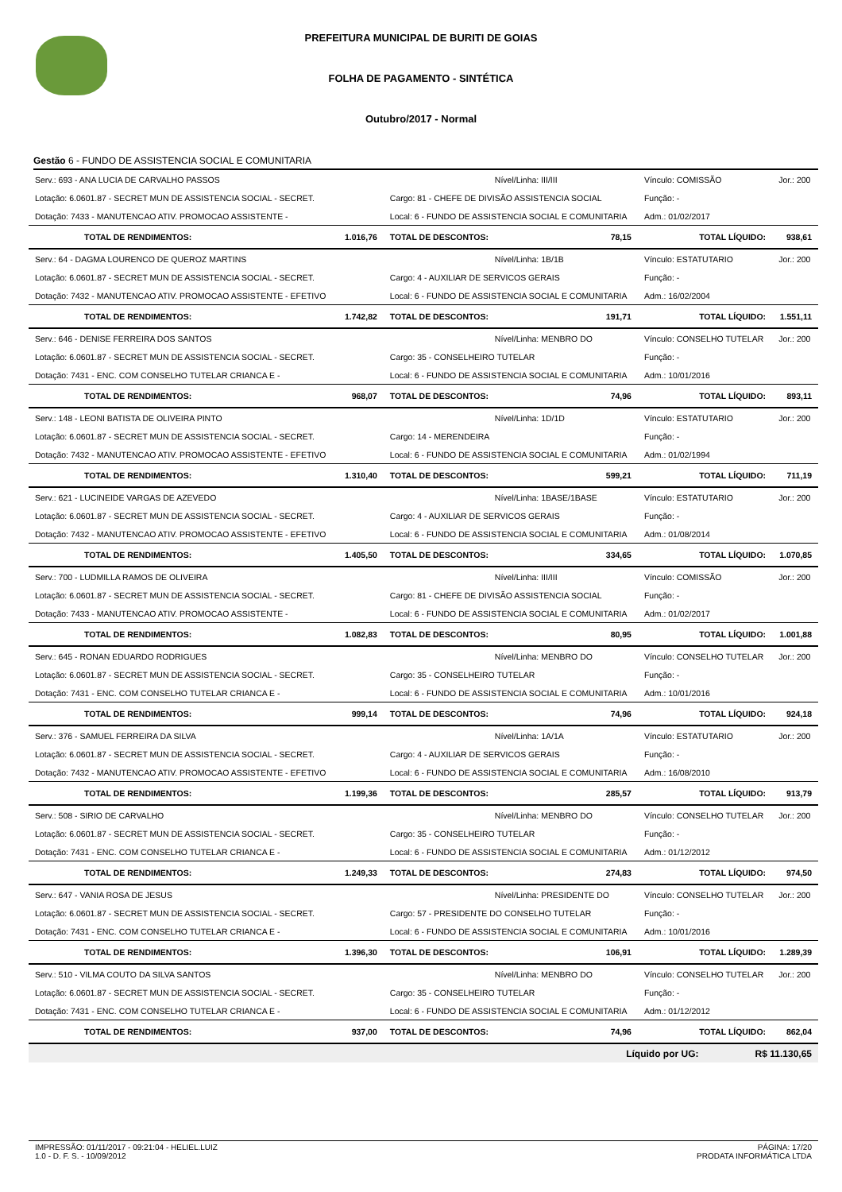PREFEITURA MUNICIPAL DE BURITI DE GOIAS
FOLHA DE PAGAMENTO - SINTÉTICA
Outubro/2017 - Normal
Gestão 6 - FUNDO DE ASSISTENCIA SOCIAL E COMUNITARIA
| Serv.: 693 - ANA LUCIA DE CARVALHO PASSOS | | Nível/Linha: III/III | | Vínculo: COMISSÃO | | Jor.: 200 |
| Lotação: 6.0601.87 - SECRET MUN DE ASSISTENCIA SOCIAL - SECRET. | | Cargo: 81 - CHEFE DE DIVISÃO ASSISTENCIA SOCIAL | | Função: - | | |
| Dotação: 7433 - MANUTENCAO ATIV. PROMOCAO ASSISTENTE - | | Local: 6 - FUNDO DE ASSISTENCIA SOCIAL E COMUNITARIA | | Adm.: 01/02/2017 | | |
| TOTAL DE RENDIMENTOS: | 1.016,76 | TOTAL DE DESCONTOS: | 78,15 | TOTAL LÍQUIDO: | | 938,61 |
| Serv.: 64 - DAGMA LOURENCO DE QUEROZ MARTINS | | Nível/Linha: 1B/1B | | Vínculo: ESTATUTARIO | | Jor.: 200 |
| Lotação: 6.0601.87 - SECRET MUN DE ASSISTENCIA SOCIAL - SECRET. | | Cargo: 4 - AUXILIAR DE SERVICOS GERAIS | | Função: - | | |
| Dotação: 7432 - MANUTENCAO ATIV. PROMOCAO ASSISTENTE - EFETIVO | | Local: 6 - FUNDO DE ASSISTENCIA SOCIAL E COMUNITARIA | | Adm.: 16/02/2004 | | |
| TOTAL DE RENDIMENTOS: | 1.742,82 | TOTAL DE DESCONTOS: | 191,71 | TOTAL LÍQUIDO: | | 1.551,11 |
| Serv.: 646 - DENISE FERREIRA DOS SANTOS | | Nível/Linha: MENBRO DO | | Vínculo: CONSELHO TUTELAR | | Jor.: 200 |
| Lotação: 6.0601.87 - SECRET MUN DE ASSISTENCIA SOCIAL - SECRET. | | Cargo: 35 - CONSELHEIRO TUTELAR | | Função: - | | |
| Dotação: 7431 - ENC. COM CONSELHO TUTELAR CRIANCA E - | | Local: 6 - FUNDO DE ASSISTENCIA SOCIAL E COMUNITARIA | | Adm.: 10/01/2016 | | |
| TOTAL DE RENDIMENTOS: | 968,07 | TOTAL DE DESCONTOS: | 74,96 | TOTAL LÍQUIDO: | | 893,11 |
| Serv.: 148 - LEONI BATISTA DE OLIVEIRA PINTO | | Nível/Linha: 1D/1D | | Vínculo: ESTATUTARIO | | Jor.: 200 |
| Lotação: 6.0601.87 - SECRET MUN DE ASSISTENCIA SOCIAL - SECRET. | | Cargo: 14 - MERENDEIRA | | Função: - | | |
| Dotação: 7432 - MANUTENCAO ATIV. PROMOCAO ASSISTENTE - EFETIVO | | Local: 6 - FUNDO DE ASSISTENCIA SOCIAL E COMUNITARIA | | Adm.: 01/02/1994 | | |
| TOTAL DE RENDIMENTOS: | 1.310,40 | TOTAL DE DESCONTOS: | 599,21 | TOTAL LÍQUIDO: | | 711,19 |
| Serv.: 621 - LUCINEIDE VARGAS DE AZEVEDO | | Nível/Linha: 1BASE/1BASE | | Vínculo: ESTATUTARIO | | Jor.: 200 |
| Lotação: 6.0601.87 - SECRET MUN DE ASSISTENCIA SOCIAL - SECRET. | | Cargo: 4 - AUXILIAR DE SERVICOS GERAIS | | Função: - | | |
| Dotação: 7432 - MANUTENCAO ATIV. PROMOCAO ASSISTENTE - EFETIVO | | Local: 6 - FUNDO DE ASSISTENCIA SOCIAL E COMUNITARIA | | Adm.: 01/08/2014 | | |
| TOTAL DE RENDIMENTOS: | 1.405,50 | TOTAL DE DESCONTOS: | 334,65 | TOTAL LÍQUIDO: | | 1.070,85 |
| Serv.: 700 - LUDMILLA RAMOS DE OLIVEIRA | | Nível/Linha: III/III | | Vínculo: COMISSÃO | | Jor.: 200 |
| Lotação: 6.0601.87 - SECRET MUN DE ASSISTENCIA SOCIAL - SECRET. | | Cargo: 81 - CHEFE DE DIVISÃO ASSISTENCIA SOCIAL | | Função: - | | |
| Dotação: 7433 - MANUTENCAO ATIV. PROMOCAO ASSISTENTE - | | Local: 6 - FUNDO DE ASSISTENCIA SOCIAL E COMUNITARIA | | Adm.: 01/02/2017 | | |
| TOTAL DE RENDIMENTOS: | 1.082,83 | TOTAL DE DESCONTOS: | 80,95 | TOTAL LÍQUIDO: | | 1.001,88 |
| Serv.: 645 - RONAN EDUARDO RODRIGUES | | Nível/Linha: MENBRO DO | | Vínculo: CONSELHO TUTELAR | | Jor.: 200 |
| Lotação: 6.0601.87 - SECRET MUN DE ASSISTENCIA SOCIAL - SECRET. | | Cargo: 35 - CONSELHEIRO TUTELAR | | Função: - | | |
| Dotação: 7431 - ENC. COM CONSELHO TUTELAR CRIANCA E - | | Local: 6 - FUNDO DE ASSISTENCIA SOCIAL E COMUNITARIA | | Adm.: 10/01/2016 | | |
| TOTAL DE RENDIMENTOS: | 999,14 | TOTAL DE DESCONTOS: | 74,96 | TOTAL LÍQUIDO: | | 924,18 |
| Serv.: 376 - SAMUEL FERREIRA DA SILVA | | Nível/Linha: 1A/1A | | Vínculo: ESTATUTARIO | | Jor.: 200 |
| Lotação: 6.0601.87 - SECRET MUN DE ASSISTENCIA SOCIAL - SECRET. | | Cargo: 4 - AUXILIAR DE SERVICOS GERAIS | | Função: - | | |
| Dotação: 7432 - MANUTENCAO ATIV. PROMOCAO ASSISTENTE - EFETIVO | | Local: 6 - FUNDO DE ASSISTENCIA SOCIAL E COMUNITARIA | | Adm.: 16/08/2010 | | |
| TOTAL DE RENDIMENTOS: | 1.199,36 | TOTAL DE DESCONTOS: | 285,57 | TOTAL LÍQUIDO: | | 913,79 |
| Serv.: 508 - SIRIO DE CARVALHO | | Nível/Linha: MENBRO DO | | Vínculo: CONSELHO TUTELAR | | Jor.: 200 |
| Lotação: 6.0601.87 - SECRET MUN DE ASSISTENCIA SOCIAL - SECRET. | | Cargo: 35 - CONSELHEIRO TUTELAR | | Função: - | | |
| Dotação: 7431 - ENC. COM CONSELHO TUTELAR CRIANCA E - | | Local: 6 - FUNDO DE ASSISTENCIA SOCIAL E COMUNITARIA | | Adm.: 01/12/2012 | | |
| TOTAL DE RENDIMENTOS: | 1.249,33 | TOTAL DE DESCONTOS: | 274,83 | TOTAL LÍQUIDO: | | 974,50 |
| Serv.: 647 - VANIA ROSA DE JESUS | | Nível/Linha: PRESIDENTE DO | | Vínculo: CONSELHO TUTELAR | | Jor.: 200 |
| Lotação: 6.0601.87 - SECRET MUN DE ASSISTENCIA SOCIAL - SECRET. | | Cargo: 57 - PRESIDENTE DO CONSELHO TUTELAR | | Função: - | | |
| Dotação: 7431 - ENC. COM CONSELHO TUTELAR CRIANCA E - | | Local: 6 - FUNDO DE ASSISTENCIA SOCIAL E COMUNITARIA | | Adm.: 10/01/2016 | | |
| TOTAL DE RENDIMENTOS: | 1.396,30 | TOTAL DE DESCONTOS: | 106,91 | TOTAL LÍQUIDO: | | 1.289,39 |
| Serv.: 510 - VILMA COUTO DA SILVA SANTOS | | Nível/Linha: MENBRO DO | | Vínculo: CONSELHO TUTELAR | | Jor.: 200 |
| Lotação: 6.0601.87 - SECRET MUN DE ASSISTENCIA SOCIAL - SECRET. | | Cargo: 35 - CONSELHEIRO TUTELAR | | Função: - | | |
| Dotação: 7431 - ENC. COM CONSELHO TUTELAR CRIANCA E - | | Local: 6 - FUNDO DE ASSISTENCIA SOCIAL E COMUNITARIA | | Adm.: 01/12/2012 | | |
| TOTAL DE RENDIMENTOS: | 937,00 | TOTAL DE DESCONTOS: | 74,96 | TOTAL LÍQUIDO: | | 862,04 |
| Líquido por UG: | | | | | R$ 11.130,65 | |
IMPRESSÃO: 01/11/2017 - 09:21:04 - HELIEL.LUIZ
1.0 - D. F. S. - 10/09/2012
PÁGINA: 17/20
PRODATA INFORMÁTICA LTDA